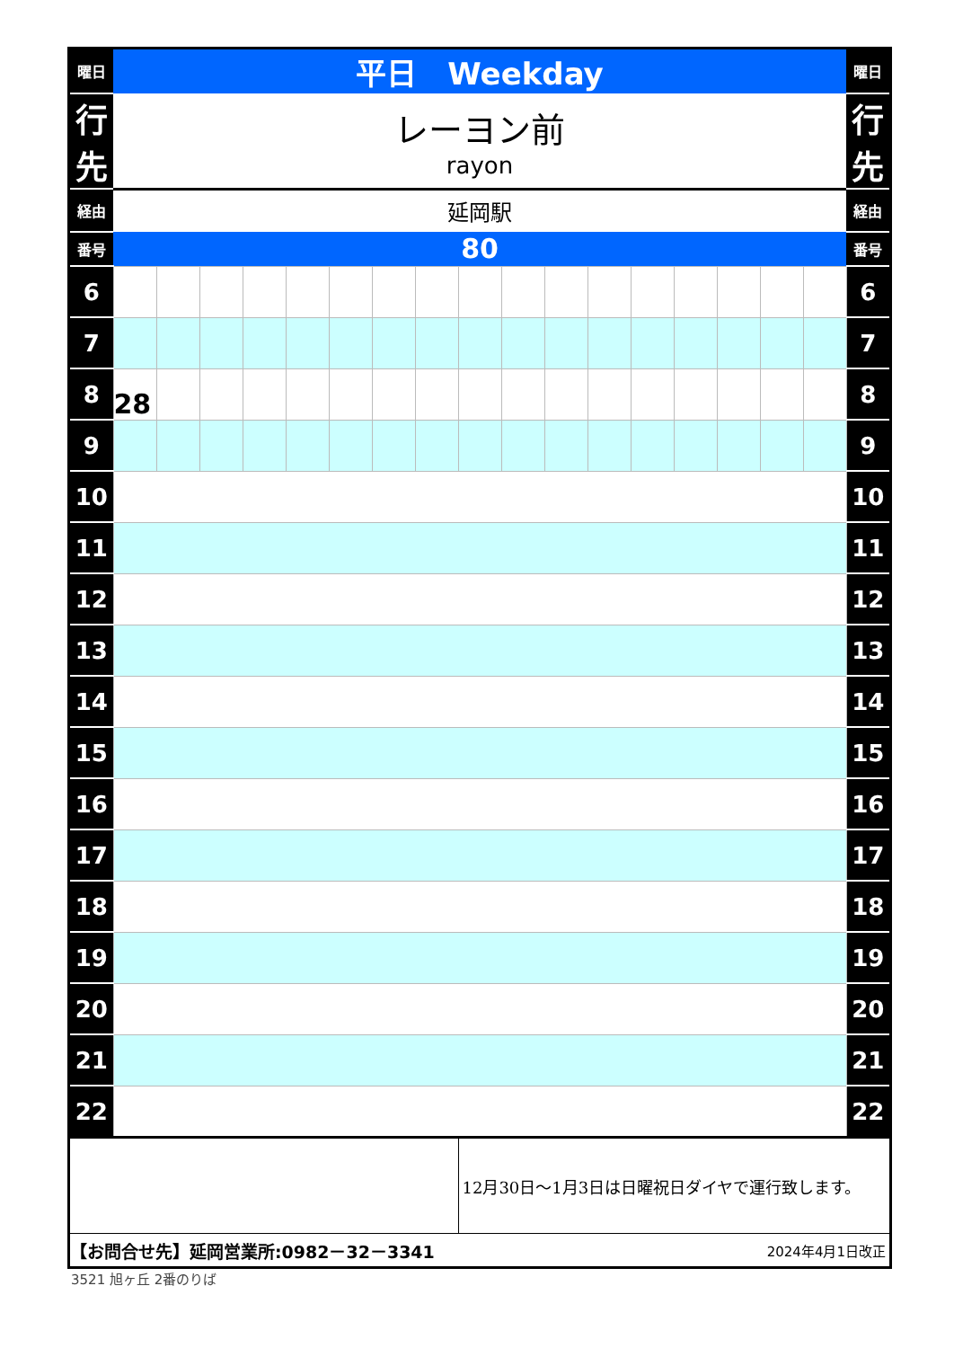| 曜日 | 平日 Weekday | | | | | | | | | | | | | | | | | 曜日 |
| 行 先 | レーヨン前 rayon | | | | | | | | | | | | | | | | | 行 先 |
| 経由 | 延岡駅 | | | | | | | | | | | | | | | | | 経由 |
| 番号 | 80 | | | | | | | | | | | | | | | | | 番号 |
| 6 | | | | | | | | | | | | | | | | | | 6 |
| 7 | | | | | | | | | | | | | | | | | | 7 |
| 8 | 28 | | | | | | | | | | | | | | | | | 8 |
| 9 | | | | | | | | | | | | | | | | | | 9 |
| 10 | | | | | | | | | | | | | | | | | | 10 |
| 11 | | | | | | | | | | | | | | | | | | 11 |
| 12 | | | | | | | | | | | | | | | | | | 12 |
| 13 | | | | | | | | | | | | | | | | | | 13 |
| 14 | | | | | | | | | | | | | | | | | | 14 |
| 15 | | | | | | | | | | | | | | | | | | 15 |
| 16 | | | | | | | | | | | | | | | | | | 16 |
| 17 | | | | | | | | | | | | | | | | | | 17 |
| 18 | | | | | | | | | | | | | | | | | | 18 |
| 19 | | | | | | | | | | | | | | | | | | 19 |
| 20 | | | | | | | | | | | | | | | | | | 20 |
| 21 | | | | | | | | | | | | | | | | | | 21 |
| 22 | | | | | | | | | | | | | | | | | | 22 |
| | | | | | | | | | 12月30日～1月3日は日曜祝日ダイヤで運行致します。 | | | | | | | | | |
| 【お問合せ先】延岡営業所:0982－32－3341 | | | | | | | | | | | | 2024年4月1日改正 | | | | | | |
3521 旭ヶ丘 2番のりば